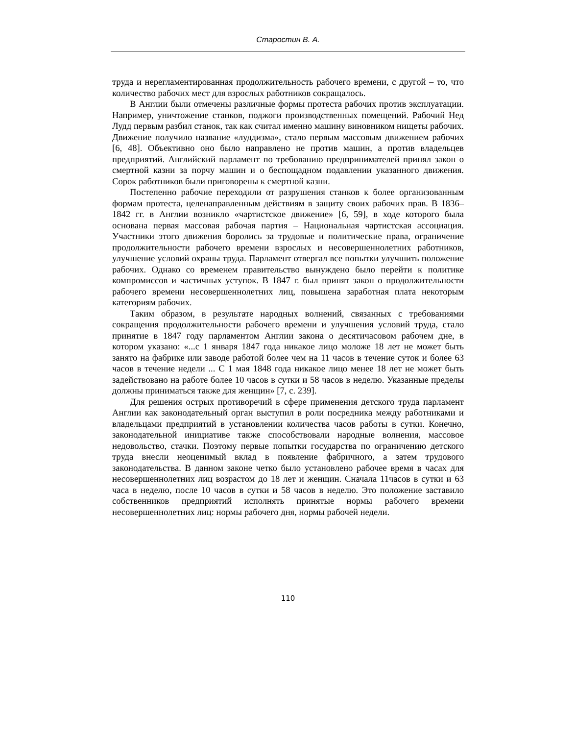Старостин В. А.
труда и нерегламентированная продолжительность рабочего времени, с другой – то, что количество рабочих мест для взрослых работников сокращалось.
В Англии были отмечены различные формы протеста рабочих против эксплуатации. Например, уничтожение станков, поджоги производственных помещений. Рабочий Нед Лудд первым разбил станок, так как считал именно машину виновником нищеты рабочих. Движение получило название «луддизма», стало первым массовым движением рабочих [6, 48]. Объективно оно было направлено не против машин, а против владельцев предприятий. Английский парламент по требованию предпринимателей принял закон о смертной казни за порчу машин и о беспощадном подавлении указанного движения. Сорок работников были приговорены к смертной казни.
Постепенно рабочие переходили от разрушения станков к более организованным формам протеста, целенаправленным действиям в защиту своих рабочих прав. В 1836–1842 гг. в Англии возникло «чартистское движение» [6, 59], в ходе которого была основана первая массовая рабочая партия – Национальная чартистская ассоциация. Участники этого движения боролись за трудовые и политические права, ограничение продолжительности рабочего времени взрослых и несовершеннолетних работников, улучшение условий охраны труда. Парламент отвергал все попытки улучшить положение рабочих. Однако со временем правительство вынуждено было перейти к политике компромиссов и частичных уступок. В 1847 г. был принят закон о продолжительности рабочего времени несовершеннолетних лиц, повышена заработная плата некоторым категориям рабочих.
Таким образом, в результате народных волнений, связанных с требованиями сокращения продолжительности рабочего времени и улучшения условий труда, стало принятие в 1847 году парламентом Англии закона о десятичасовом рабочем дне, в котором указано: «...с 1 января 1847 года никакое лицо моложе 18 лет не может быть занято на фабрике или заводе работой более чем на 11 часов в течение суток и более 63 часов в течение недели ... С 1 мая 1848 года никакое лицо менее 18 лет не может быть задействовано на работе более 10 часов в сутки и 58 часов в неделю. Указанные пределы должны приниматься также для женщин» [7, с. 239].
Для решения острых противоречий в сфере применения детского труда парламент Англии как законодательный орган выступил в роли посредника между работниками и владельцами предприятий в установлении количества часов работы в сутки. Конечно, законодательной инициативе также способствовали народные волнения, массовое недовольство, стачки. Поэтому первые попытки государства по ограничению детского труда внесли неоценимый вклад в появление фабричного, а затем трудового законодательства. В данном законе четко было установлено рабочее время в часах для несовершеннолетних лиц возрастом до 18 лет и женщин. Сначала 11часов в сутки и 63 часа в неделю, после 10 часов в сутки и 58 часов в неделю. Это положение заставило собственников предприятий исполнять принятые нормы рабочего времени несовершеннолетних лиц: нормы рабочего дня, нормы рабочей недели.
110